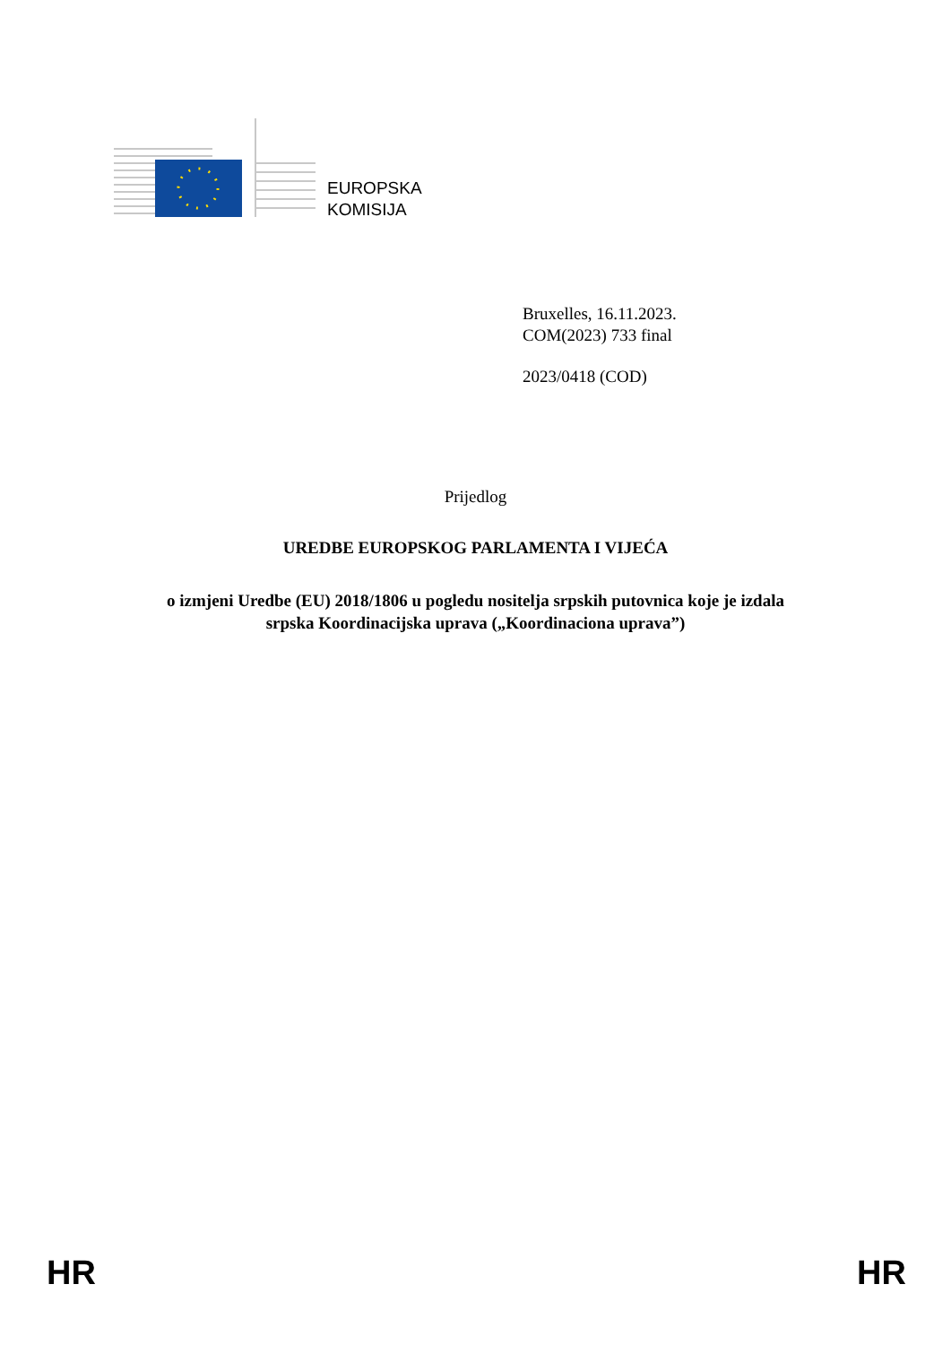EUROPSKA
KOMISIJA
Bruxelles, 16.11.2023.
COM(2023) 733 final
2023/0418 (COD)
Prijedlog
UREDBE EUROPSKOG PARLAMENTA I VIJEĆA
o izmjeni Uredbe (EU) 2018/1806 u pogledu nositelja srpskih putovnica koje je izdala
srpska Koordinacijska uprava („Koordinaciona uprava”)
HR HR